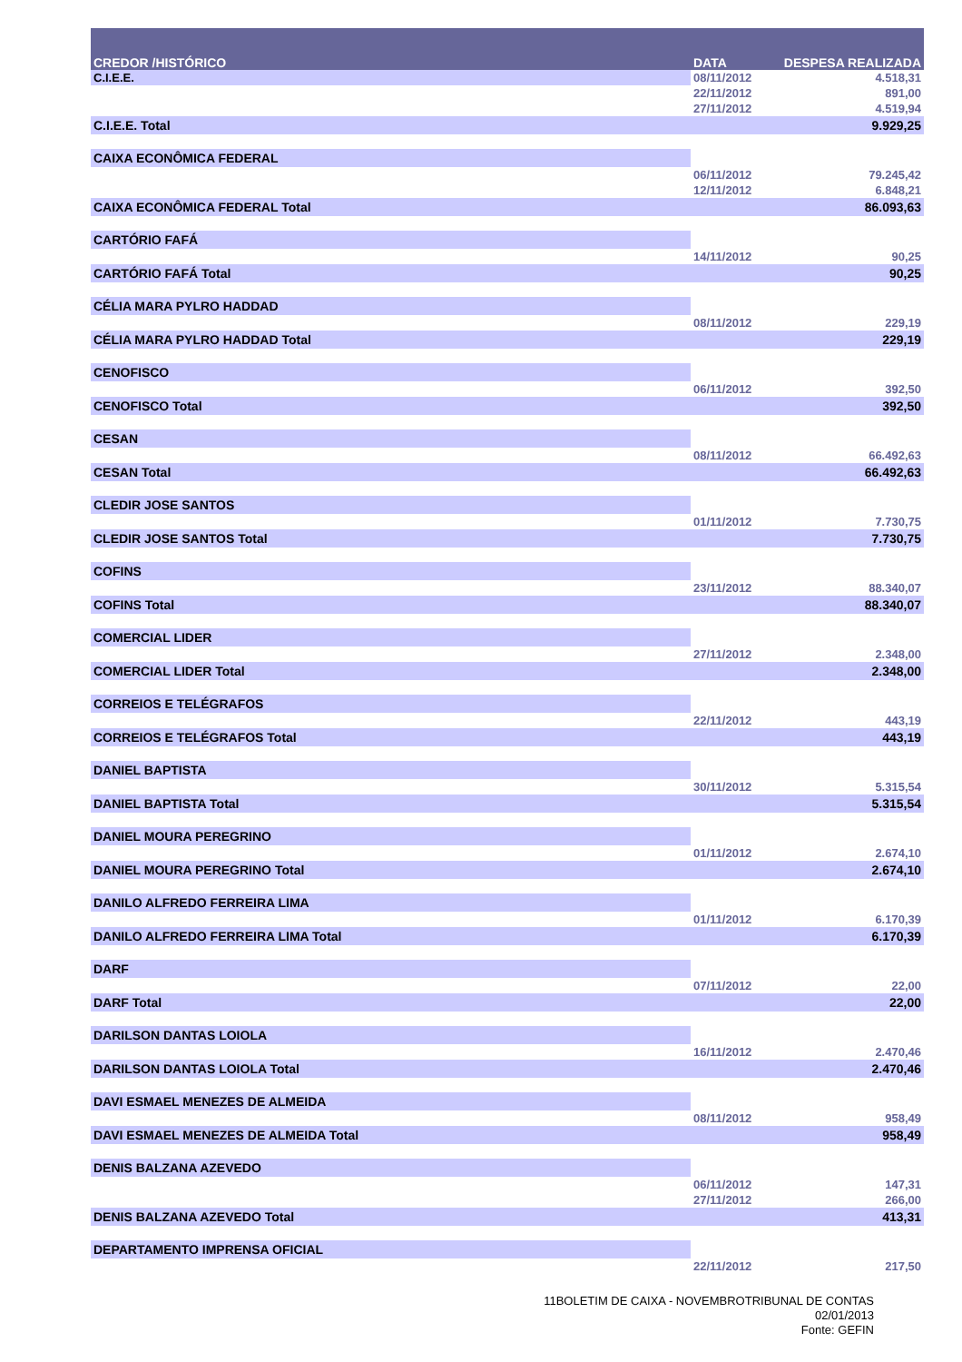| CREDOR /HISTÓRICO | DATA | DESPESA REALIZADA |
| --- | --- | --- |
| C.I.E.E. | 08/11/2012 | 4.518,31 |
| | 22/11/2012 | 891,00 |
| | 27/11/2012 | 4.519,94 |
| C.I.E.E. Total | | 9.929,25 |
| CAIXA ECONÔMICA FEDERAL | | |
| | 06/11/2012 | 79.245,42 |
| | 12/11/2012 | 6.848,21 |
| CAIXA ECONÔMICA FEDERAL Total | | 86.093,63 |
| CARTÓRIO FAFÁ | | |
| | 14/11/2012 | 90,25 |
| CARTÓRIO FAFÁ Total | | 90,25 |
| CÉLIA MARA PYLRO HADDAD | | |
| | 08/11/2012 | 229,19 |
| CÉLIA MARA PYLRO HADDAD Total | | 229,19 |
| CENOFISCO | | |
| | 06/11/2012 | 392,50 |
| CENOFISCO Total | | 392,50 |
| CESAN | | |
| | 08/11/2012 | 66.492,63 |
| CESAN Total | | 66.492,63 |
| CLEDIR JOSE SANTOS | | |
| | 01/11/2012 | 7.730,75 |
| CLEDIR JOSE SANTOS Total | | 7.730,75 |
| COFINS | | |
| | 23/11/2012 | 88.340,07 |
| COFINS Total | | 88.340,07 |
| COMERCIAL LIDER | | |
| | 27/11/2012 | 2.348,00 |
| COMERCIAL LIDER Total | | 2.348,00 |
| CORREIOS E TELÉGRAFOS | | |
| | 22/11/2012 | 443,19 |
| CORREIOS E TELÉGRAFOS Total | | 443,19 |
| DANIEL BAPTISTA | | |
| | 30/11/2012 | 5.315,54 |
| DANIEL BAPTISTA Total | | 5.315,54 |
| DANIEL MOURA PEREGRINO | | |
| | 01/11/2012 | 2.674,10 |
| DANIEL MOURA PEREGRINO Total | | 2.674,10 |
| DANILO ALFREDO FERREIRA LIMA | | |
| | 01/11/2012 | 6.170,39 |
| DANILO ALFREDO FERREIRA LIMA Total | | 6.170,39 |
| DARF | | |
| | 07/11/2012 | 22,00 |
| DARF Total | | 22,00 |
| DARILSON DANTAS LOIOLA | | |
| | 16/11/2012 | 2.470,46 |
| DARILSON DANTAS LOIOLA Total | | 2.470,46 |
| DAVI ESMAEL MENEZES DE ALMEIDA | | |
| | 08/11/2012 | 958,49 |
| DAVI ESMAEL MENEZES DE ALMEIDA Total | | 958,49 |
| DENIS BALZANA AZEVEDO | | |
| | 06/11/2012 | 147,31 |
| | 27/11/2012 | 266,00 |
| DENIS BALZANA AZEVEDO Total | | 413,31 |
| DEPARTAMENTO IMPRENSA OFICIAL | | |
| | 22/11/2012 | 217,50 |
11BOLETIM DE CAIXA - NOVEMBROTRIBUNAL DE CONTAS
02/01/2013
Fonte: GEFIN